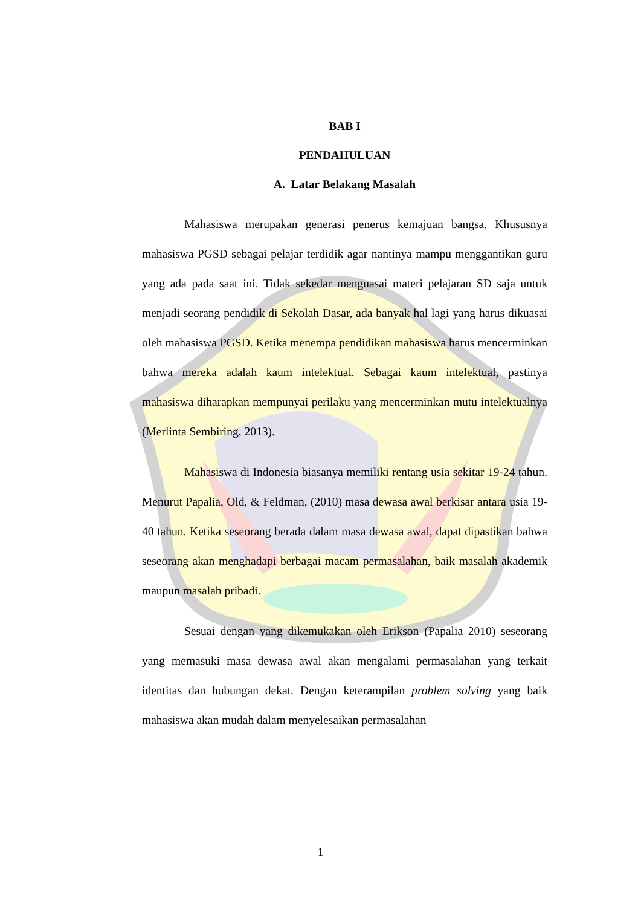BAB I
PENDAHULUAN
A. Latar Belakang Masalah
Mahasiswa merupakan generasi penerus kemajuan bangsa. Khususnya mahasiswa PGSD sebagai pelajar terdidik agar nantinya mampu menggantikan guru yang ada pada saat ini. Tidak sekedar menguasai materi pelajaran SD saja untuk menjadi seorang pendidik di Sekolah Dasar, ada banyak hal lagi yang harus dikuasai oleh mahasiswa PGSD. Ketika menempa pendidikan mahasiswa harus mencerminkan bahwa mereka adalah kaum intelektual. Sebagai kaum intelektual, pastinya mahasiswa diharapkan mempunyai perilaku yang mencerminkan mutu intelektualnya (Merlinta Sembiring, 2013).
Mahasiswa di Indonesia biasanya memiliki rentang usia sekitar 19-24 tahun. Menurut Papalia, Old, & Feldman, (2010) masa dewasa awal berkisar antara usia 19-40 tahun. Ketika seseorang berada dalam masa dewasa awal, dapat dipastikan bahwa seseorang akan menghadapi berbagai macam permasalahan, baik masalah akademik maupun masalah pribadi.
Sesuai dengan yang dikemukakan oleh Erikson (Papalia 2010) seseorang yang memasuki masa dewasa awal akan mengalami permasalahan yang terkait identitas dan hubungan dekat. Dengan keterampilan problem solving yang baik mahasiswa akan mudah dalam menyelesaikan permasalahan
1